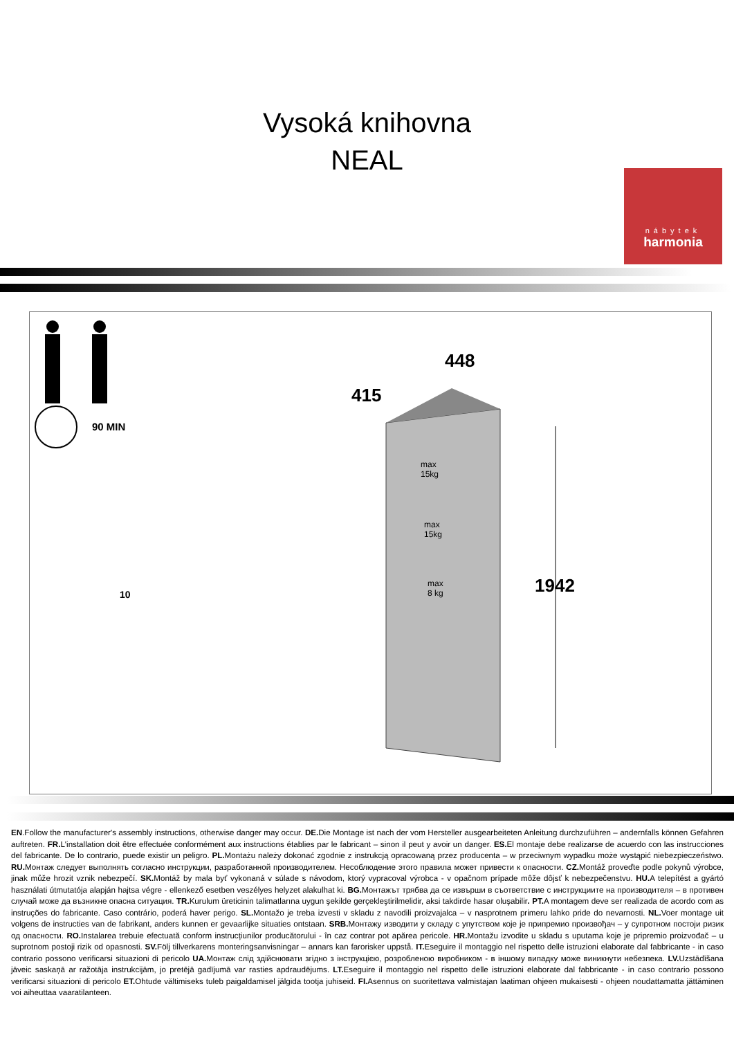Vysoká knihovna
NEAL
nábytek
harmonia
90 MIN
10
448
415
1942
max
15kg
max
15kg
max
8 kg
EN.Follow the manufacturer's assembly instructions, otherwise danger may occur. DE. Die Montage ist nach der vom Hersteller ausgearbeiteten Anleitung durchzuführen – andernfalls können Gefahren auftreten. FR. L'installation doit être effectuée conformément aux instructions établies par le fabricant – sinon il peut y avoir un danger. ES. El montaje debe realizarse de acuerdo con las instrucciones del fabricante. De lo contrario, puede existir un peligro. PL. Montażu należy dokonać zgodnie z instrukcją opracowaną przez producenta – w przeciwnym wypadku może wystąpić niebezpieczeństwo. RU. Монтаж следует выполнять согласно инструкции, разработанной производителем. Несоблюдение этого правила может привести к опасности. CZ. Montáž proveďte podle pokynů výrobce, jinak může hrozit vznik nebezpečí. SK. Montáž by mala byť vykonaná v súlade s návodom, ktorý vypracoval výrobca - v opačnom prípade môže dôjsť k nebezpečenstvu. HU. A telepítést a gyártó használati útmutatója alapján hajtsa végre - ellenkező esetben veszélyes helyzet alakulhat ki. BG. Монтажът трябва да се извърши в съответствие с инструкциите на производителя – в противен случай може да възникне опасна ситуация. TR. Kurulum üreticinin talimatlarına uygun şekilde gerçekleştirilmelidir, aksi takdirde hasar oluşabilir. PT. A montagem deve ser realizada de acordo com as instruções do fabricante. Caso contrário, poderá haver perigo. SL. Montažo je treba izvesti v skladu z navodili proizvajalca – v nasprotnem primeru lahko pride do nevarnosti. NL. Voer montage uit volgens de instructies van de fabrikant, anders kunnen er gevaarlijke situaties ontstaan. SRB. Монтажу изводити у складу с упутством које је припремио произвођач – у супротном постоји ризик од опасности. RO. Instalarea trebuie efectuată conform instrucțiunilor producătorului - în caz contrar pot apărea pericole. HR. Montažu izvodite u skladu s uputama koje je pripremio proizvođač – u suprotnom postoji rizik od opasnosti. SV. Följ tillverkarens monteringsanvisningar – annars kan farorisker uppstå. IT. Eseguire il montaggio nel rispetto delle istruzioni elaborate dal fabbricante - in caso contrario possono verificarsi situazioni di pericolo UA. Монтаж слід здійснювати згідно з інструкцією, розробленою виробником - в іншому випадку може виникнути небезпека. LV. Uzstādīšana jāveic saskaņā ar ražotāja instrukcijām, jo pretējā gadījumā var rasties apdraudējums. LT. Eseguire il montaggio nel rispetto delle istruzioni elaborate dal fabbricante - in caso contrario possono verificarsi situazioni di pericolo ET. Ohtude vältimiseks tuleb paigaldamisel jälgida tootja juhiseid. FI. Asennus on suoritettava valmistajan laatiman ohjeen mukaisesti - ohjeen noudattamatta jättäminen voi aiheuttaa vaaratilanteen.